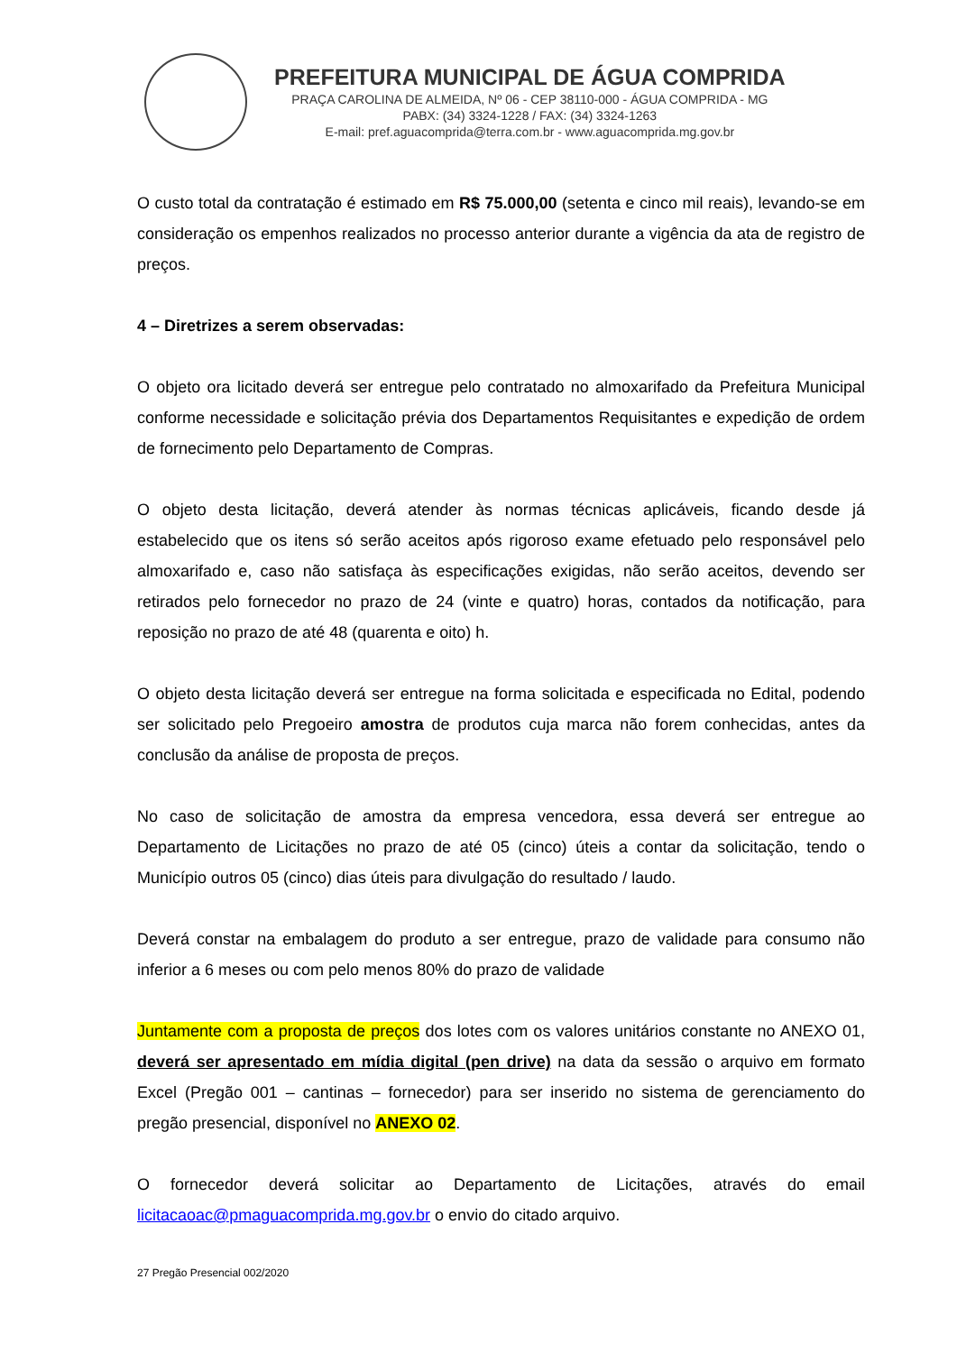PREFEITURA MUNICIPAL DE ÁGUA COMPRIDA
PRAÇA CAROLINA DE ALMEIDA, Nº 06 - CEP 38110-000 - ÁGUA COMPRIDA - MG
PABX: (34) 3324-1228 / FAX: (34) 3324-1263
E-mail: pref.aguacomprida@terra.com.br - www.aguacomprida.mg.gov.br
O custo total da contratação é estimado em R$ 75.000,00 (setenta e cinco mil reais), levando-se em consideração os empenhos realizados no processo anterior durante a vigência da ata de registro de preços.
4 – Diretrizes a serem observadas:
O objeto ora licitado deverá ser entregue pelo contratado no almoxarifado da Prefeitura Municipal conforme necessidade e solicitação prévia dos Departamentos Requisitantes e expedição de ordem de fornecimento pelo Departamento de Compras.
O objeto desta licitação, deverá atender às normas técnicas aplicáveis, ficando desde já estabelecido que os itens só serão aceitos após rigoroso exame efetuado pelo responsável pelo almoxarifado e, caso não satisfaça às especificações exigidas, não serão aceitos, devendo ser retirados pelo fornecedor no prazo de 24 (vinte e quatro) horas, contados da notificação, para reposição no prazo de até 48 (quarenta e oito) h.
O objeto desta licitação deverá ser entregue na forma solicitada e especificada no Edital, podendo ser solicitado pelo Pregoeiro amostra de produtos cuja marca não forem conhecidas, antes da conclusão da análise de proposta de preços.
No caso de solicitação de amostra da empresa vencedora, essa deverá ser entregue ao Departamento de Licitações no prazo de até 05 (cinco) úteis a contar da solicitação, tendo o Município outros 05 (cinco) dias úteis para divulgação do resultado / laudo.
Deverá constar na embalagem do produto a ser entregue, prazo de validade para consumo não inferior a 6 meses ou com pelo menos 80% do prazo de validade
Juntamente com a proposta de preços dos lotes com os valores unitários constante no ANEXO 01, deverá ser apresentado em mídia digital (pen drive) na data da sessão o arquivo em formato Excel (Pregão 001 – cantinas – fornecedor) para ser inserido no sistema de gerenciamento do pregão presencial, disponível no ANEXO 02.
O fornecedor deverá solicitar ao Departamento de Licitações, através do email licitacaoac@pmaguacomprida.mg.gov.br o envio do citado arquivo.
27 Pregão Presencial 002/2020